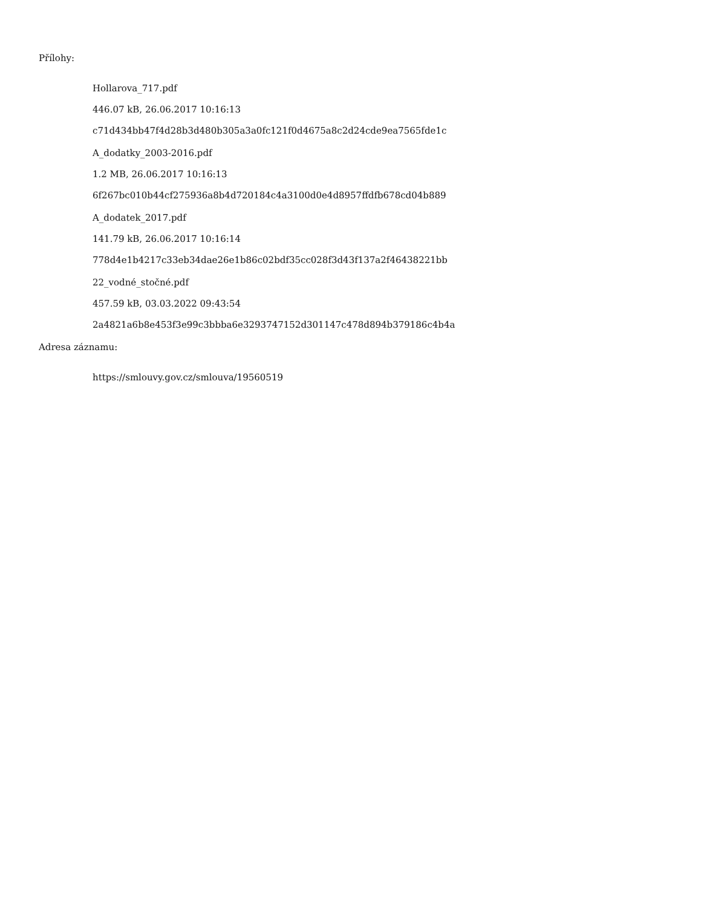Přílohy:
Hollarova_717.pdf
446.07 kB, 26.06.2017 10:16:13
c71d434bb47f4d28b3d480b305a3a0fc121f0d4675a8c2d24cde9ea7565fde1c
A_dodatky_2003-2016.pdf
1.2 MB, 26.06.2017 10:16:13
6f267bc010b44cf275936a8b4d720184c4a3100d0e4d8957ffdfb678cd04b889
A_dodatek_2017.pdf
141.79 kB, 26.06.2017 10:16:14
778d4e1b4217c33eb34dae26e1b86c02bdf35cc028f3d43f137a2f46438221bb
22_vodné_stočné.pdf
457.59 kB, 03.03.2022 09:43:54
2a4821a6b8e453f3e99c3bbba6e3293747152d301147c478d894b379186c4b4a
Adresa záznamu:
https://smlouvy.gov.cz/smlouva/19560519